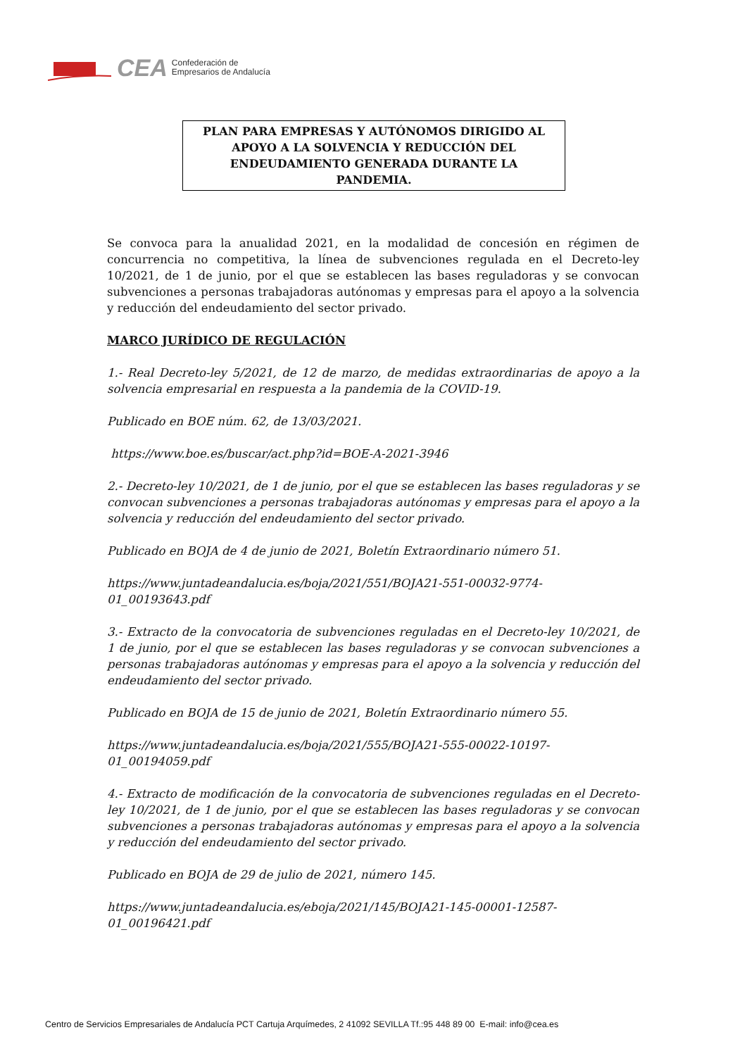CEA Confederación de
Empresarios de Andalucía
PLAN PARA EMPRESAS Y AUTÓNOMOS DIRIGIDO AL
APOYO A LA SOLVENCIA Y REDUCCIÓN DEL
ENDEUDAMIENTO GENERADA DURANTE LA
PANDEMIA.
Se convoca para la anualidad 2021, en la modalidad de concesión en régimen de concurrencia no competitiva, la línea de subvenciones regulada en el Decreto-ley 10/2021, de 1 de junio, por el que se establecen las bases reguladoras y se convocan subvenciones a personas trabajadoras autónomas y empresas para el apoyo a la solvencia y reducción del endeudamiento del sector privado.
MARCO JURÍDICO DE REGULACIÓN
1.- Real Decreto-ley 5/2021, de 12 de marzo, de medidas extraordinarias de apoyo a la solvencia empresarial en respuesta a la pandemia de la COVID-19.
Publicado en BOE núm. 62, de 13/03/2021.
https://www.boe.es/buscar/act.php?id=BOE-A-2021-3946
2.- Decreto-ley 10/2021, de 1 de junio, por el que se establecen las bases reguladoras y se convocan subvenciones a personas trabajadoras autónomas y empresas para el apoyo a la solvencia y reducción del endeudamiento del sector privado.
Publicado en BOJA de 4 de junio de 2021, Boletín Extraordinario número 51.
https://www.juntadeandalucia.es/boja/2021/551/BOJA21-551-00032-9774-
01_00193643.pdf
3.- Extracto de la convocatoria de subvenciones reguladas en el Decreto-ley 10/2021, de 1 de junio, por el que se establecen las bases reguladoras y se convocan subvenciones a personas trabajadoras autónomas y empresas para el apoyo a la solvencia y reducción del endeudamiento del sector privado.
Publicado en BOJA de 15 de junio de 2021, Boletín Extraordinario número 55.
https://www.juntadeandalucia.es/boja/2021/555/BOJA21-555-00022-10197-
01_00194059.pdf
4.- Extracto de modificación de la convocatoria de subvenciones reguladas en el Decreto-ley 10/2021, de 1 de junio, por el que se establecen las bases reguladoras y se convocan subvenciones a personas trabajadoras autónomas y empresas para el apoyo a la solvencia y reducción del endeudamiento del sector privado.
Publicado en BOJA de 29 de julio de 2021, número 145.
https://www.juntadeandalucia.es/eboja/2021/145/BOJA21-145-00001-12587-
01_00196421.pdf
Centro de Servicios Empresariales de Andalucía PCT Cartuja Arquímedes, 2 41092 SEVILLA Tf.:95 448 89 00 E-mail: info@cea.es